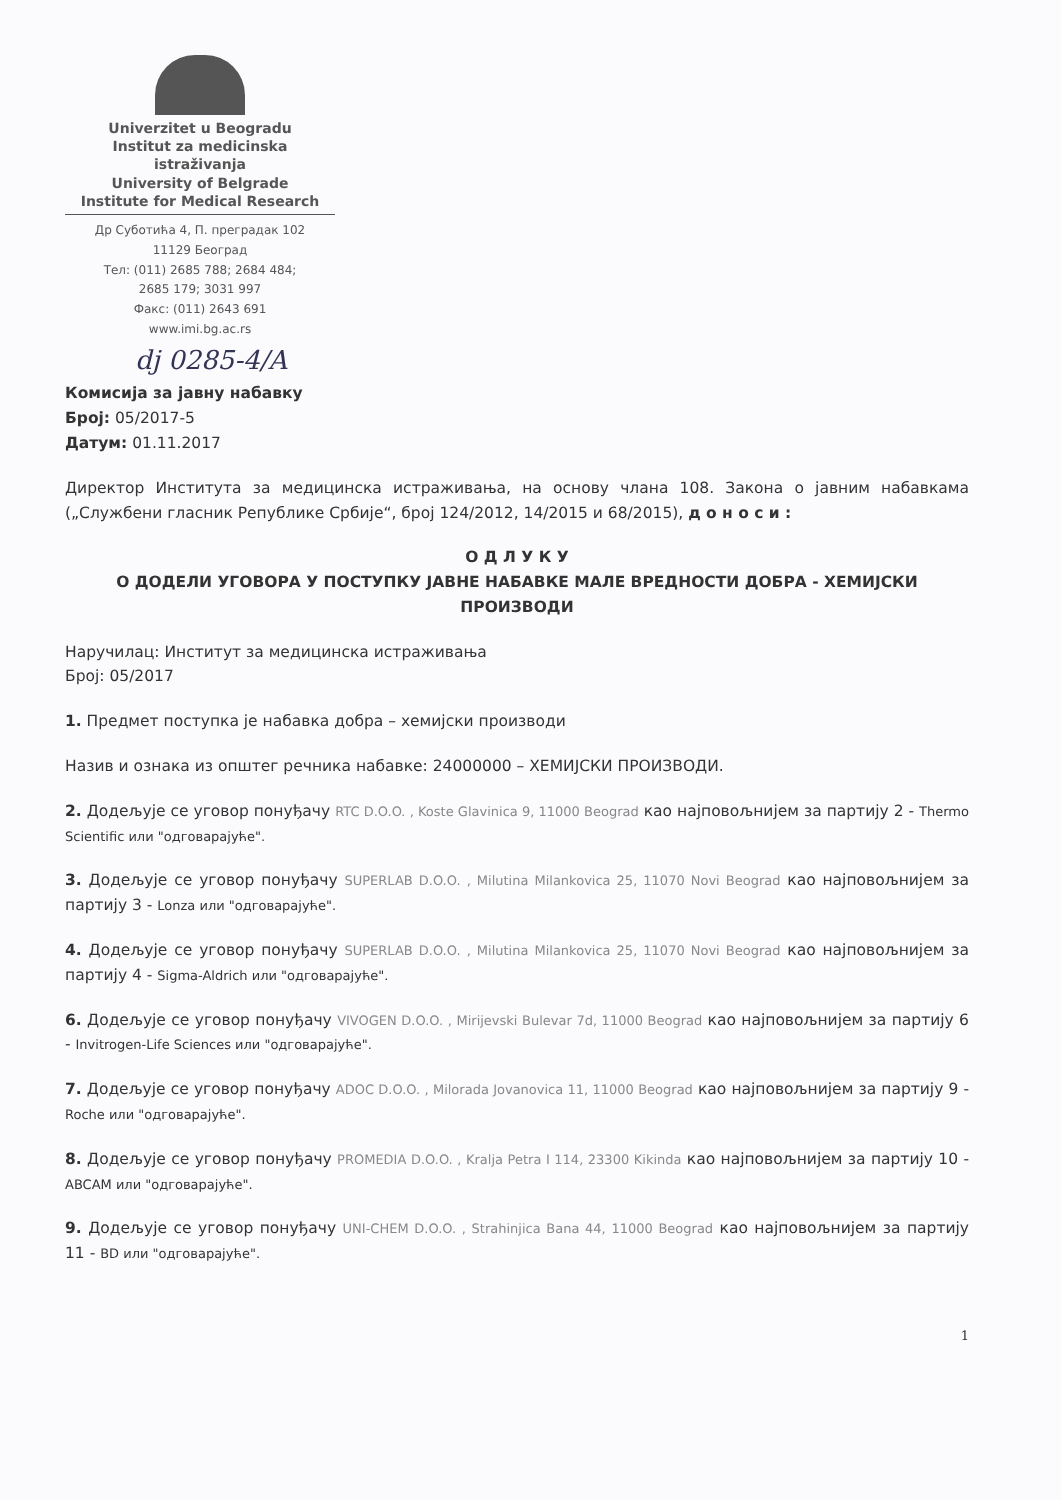Univerzitet u Beogradu
Institut za medicinska istraživanja
University of Belgrade
Institute for Medical Research
Др Суботића 4, П. преградак 102
11129 Београд
Тел: (011) 2685 788; 2684 484;
2685 179; 3031 997
Факс: (011) 2643 691
www.imi.bg.ac.rs
dj 0285-4/A
Комисија за јавну набавку
Број: 05/2017-5
Датум: 01.11.2017
Директор Института за медицинска истраживања, на основу члана 108. Закона о јавним набавкама („Службени гласник Републике Србије“, број 124/2012, 14/2015 и 68/2015), д о н о с и :
О Д Л У К У
О ДОДЕЛИ УГОВОРА У ПОСТУПКУ ЈАВНЕ НАБАВКЕ МАЛЕ ВРЕДНОСТИ ДОБРА - ХЕМИЈСКИ ПРОИЗВОДИ
Наручилац: Институт за медицинска истраживања
Број: 05/2017
1. Предмет поступка је набавка добра – хемијски производи
Назив и ознака из општег речника набавке: 24000000 – ХЕМИЈСКИ ПРОИЗВОДИ.
2. Додељује се уговор понуђачу RTC D.O.O. , Koste Glavinica 9, 11000 Beograd као најповољнијем за партију 2 - Thermo Scientific или "одговарајуће".
3. Додељује се уговор понуђачу SUPERLAB D.O.O. , Milutina Milankovica 25, 11070 Novi Beograd као најповољнијем за партију 3 - Lonza или "одговарајуће".
4. Додељује се уговор понуђачу SUPERLAB D.O.O. , Milutina Milankovica 25, 11070 Novi Beograd као најповољнијем за партију 4 - Sigma-Aldrich или "одговарајуће".
6. Додељује се уговор понуђачу VIVOGEN D.O.O. , Mirijevski Bulevar 7d, 11000 Beograd као најповољнијем за партију 6 - Invitrogen-Life Sciences или "одговарајуће".
7. Додељује се уговор понуђачу ADOC D.O.O. , Milorada Jovanovica 11, 11000 Beograd као најповољнијем за партију 9 - Roche или "одговарајуће".
8. Додељује се уговор понуђачу PROMEDIA D.O.O. , Kralja Petra I 114, 23300 Kikinda као најповољнијем за партију 10 - ABCAM или "одговарајуће".
9. Додељује се уговор понуђачу UNI-CHEM D.O.O. , Strahinjica Bana 44, 11000 Beograd као најповољнијем за партију 11 - BD или "одговарајуће".
1